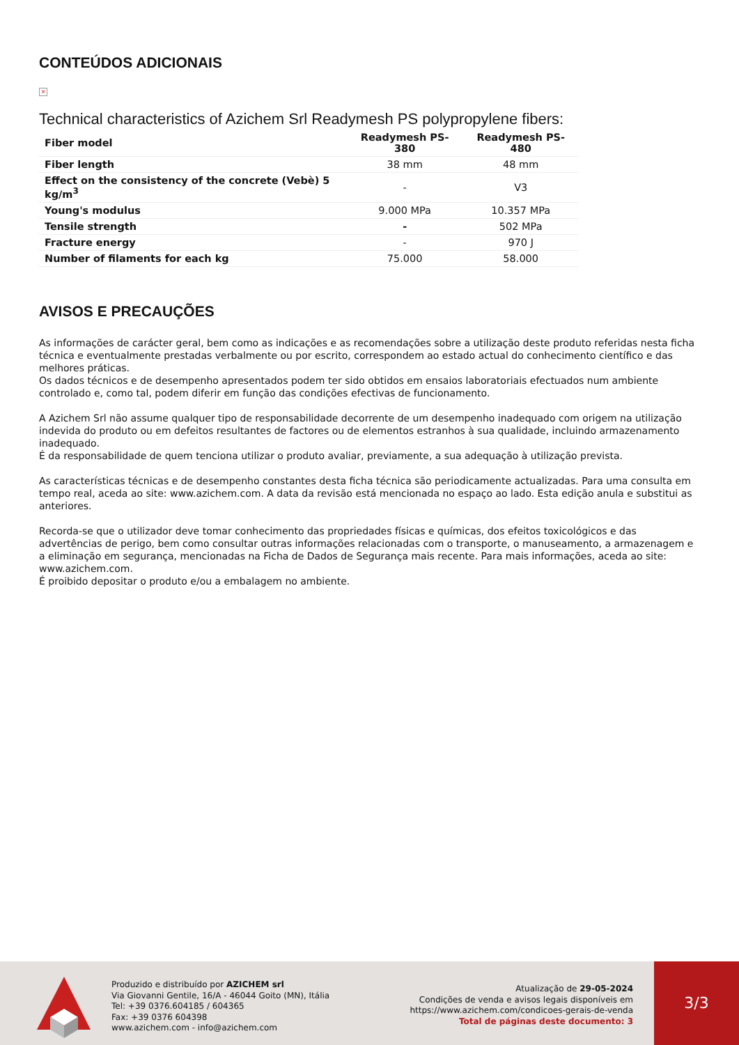CONTEÚDOS ADICIONAIS
×
Technical characteristics of Azichem Srl Readymesh PS polypropylene fibers:
| Fiber model | Readymesh PS-380 | Readymesh PS-480 |
| --- | --- | --- |
| Fiber length | 38 mm | 48 mm |
| Effect on the consistency of the concrete (Vebè) 5 kg/m<sup>3</sup> | - | V3 |
| Young's modulus | 9.000 MPa | 10.357 MPa |
| Tensile strength | - | 502 MPa |
| Fracture energy | - | 970 J |
| Number of filaments for each kg | 75.000 | 58.000 |
AVISOS E PRECAUÇÕES
As informações de carácter geral, bem como as indicações e as recomendações sobre a utilização deste produto referidas nesta ficha técnica e eventualmente prestadas verbalmente ou por escrito, correspondem ao estado actual do conhecimento científico e das melhores práticas.
Os dados técnicos e de desempenho apresentados podem ter sido obtidos em ensaios laboratoriais efectuados num ambiente controlado e, como tal, podem diferir em função das condições efectivas de funcionamento.
A Azichem Srl não assume qualquer tipo de responsabilidade decorrente de um desempenho inadequado com origem na utilização indevida do produto ou em defeitos resultantes de factores ou de elementos estranhos à sua qualidade, incluindo armazenamento inadequado.
É da responsabilidade de quem tenciona utilizar o produto avaliar, previamente, a sua adequação à utilização prevista.
As características técnicas e de desempenho constantes desta ficha técnica são periodicamente actualizadas. Para uma consulta em tempo real, aceda ao site: www.azichem.com. A data da revisão está mencionada no espaço ao lado. Esta edição anula e substitui as anteriores.
Recorda-se que o utilizador deve tomar conhecimento das propriedades físicas e químicas, dos efeitos toxicológicos e das advertências de perigo, bem como consultar outras informações relacionadas com o transporte, o manuseamento, a armazenagem e a eliminação em segurança, mencionadas na Ficha de Dados de Segurança mais recente. Para mais informações, aceda ao site: www.azichem.com.
É proibido depositar o produto e/ou a embalagem no ambiente.
Produzido e distribuído por AZICHEM srl
Via Giovanni Gentile, 16/A - 46044 Goito (MN), Itália
Tel: +39 0376.604185 / 604365
Fax: +39 0376 604398
www.azichem.com - info@azichem.com
Atualização de 29-05-2024
Condições de venda e avisos legais disponíveis em
https://www.azichem.com/condicoes-gerais-de-venda
Total de páginas deste documento: 3
3/3